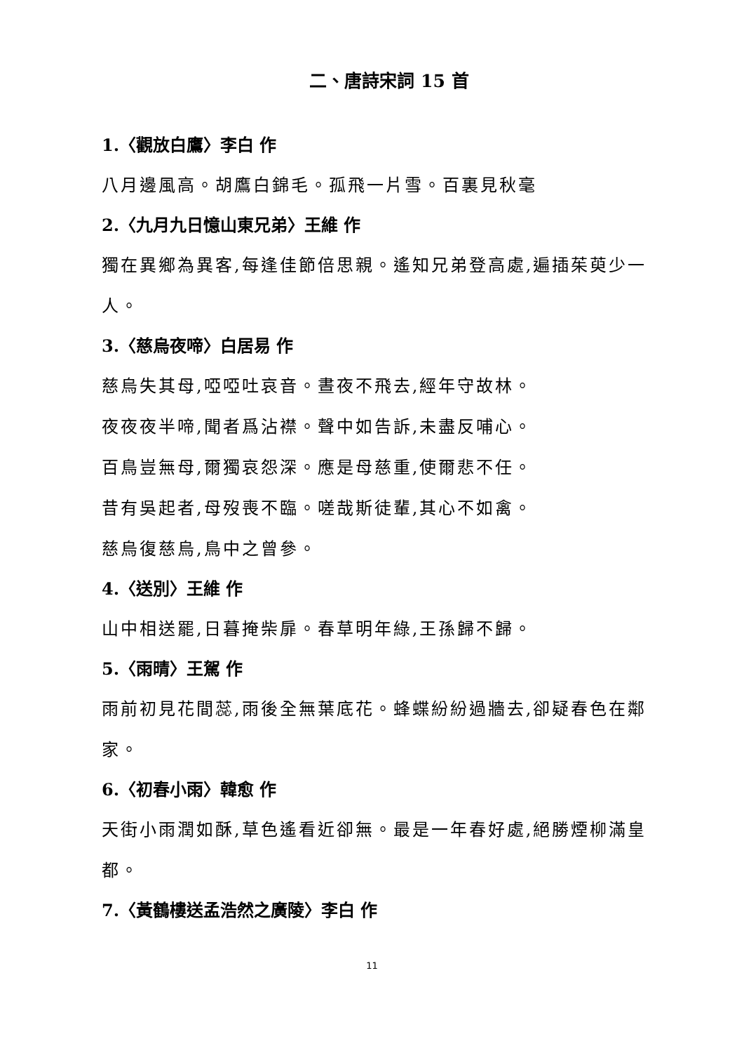二、唐詩宋詞 15 首
1.〈觀放白鷹〉李白 作
八月邊風高。胡鷹白錦毛。孤飛一片雪。百裏見秋毫
2.〈九月九日憶山東兄弟〉王維 作
獨在異鄉為異客,每逢佳節倍思親。遙知兄弟登高處,遍插茱萸少一人。
3.〈慈烏夜啼〉白居易 作
慈烏失其母,啞啞吐哀音。晝夜不飛去,經年守故林。
夜夜夜半啼,聞者爲沾襟。聲中如告訴,未盡反哺心。
百鳥豈無母,爾獨哀怨深。應是母慈重,使爾悲不任。
昔有吳起者,母歿喪不臨。嗟哉斯徒輩,其心不如禽。
慈烏復慈烏,鳥中之曾參。
4.〈送別〉王維 作
山中相送罷,日暮掩柴扉。春草明年綠,王孫歸不歸。
5.〈雨晴〉王駕 作
雨前初見花間蕊,雨後全無葉底花。蜂蝶紛紛過牆去,卻疑春色在鄰家。
6.〈初春小雨〉韓愈 作
天街小雨潤如酥,草色遙看近卻無。最是一年春好處,絕勝煙柳滿皇都。
7.〈黃鶴樓送孟浩然之廣陵〉李白 作
11